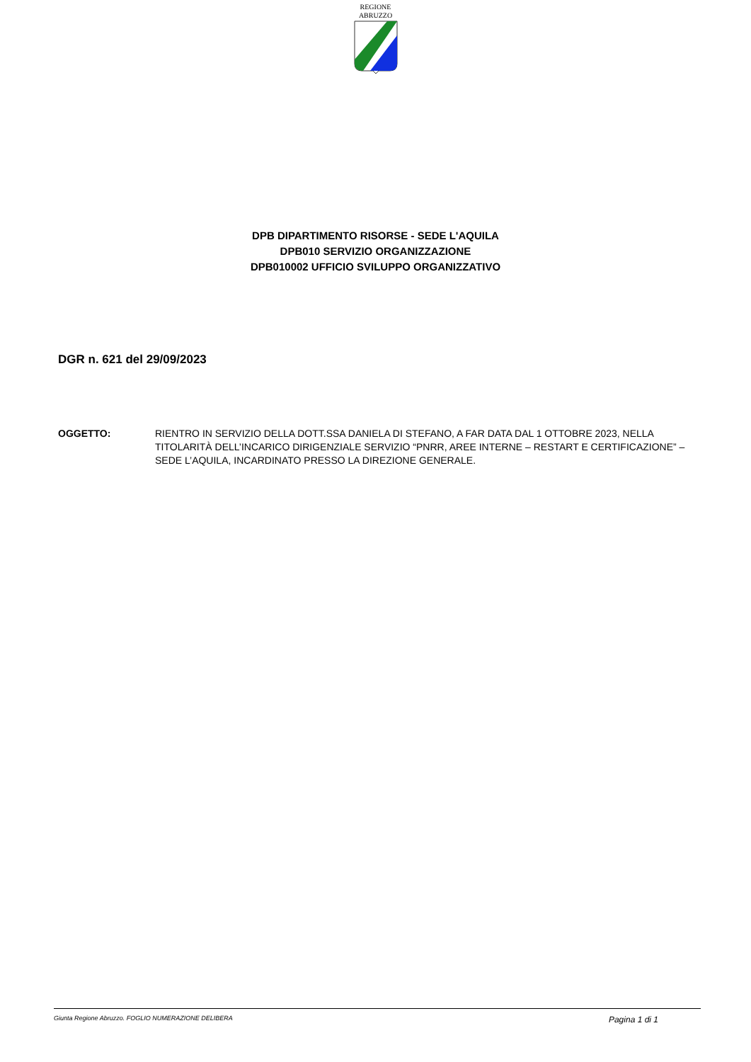REGIONE
ABRUZZO
DPB DIPARTIMENTO RISORSE - SEDE L'AQUILA
DPB010 SERVIZIO ORGANIZZAZIONE
DPB010002 UFFICIO SVILUPPO ORGANIZZATIVO
DGR n. 621 del 29/09/2023
OGGETTO: RIENTRO IN SERVIZIO DELLA DOTT.SSA DANIELA DI STEFANO, A FAR DATA DAL 1 OTTOBRE 2023, NELLA TITOLARITÀ DELL’INCARICO DIRIGENZIALE SERVIZIO “PNRR, AREE INTERNE – RESTART E CERTIFICAZIONE” – SEDE L’AQUILA, INCARDINATO PRESSO LA DIREZIONE GENERALE.
Giunta Regione Abruzzo. FOGLIO NUMERAZIONE DELIBERA Pagina 1 di 1